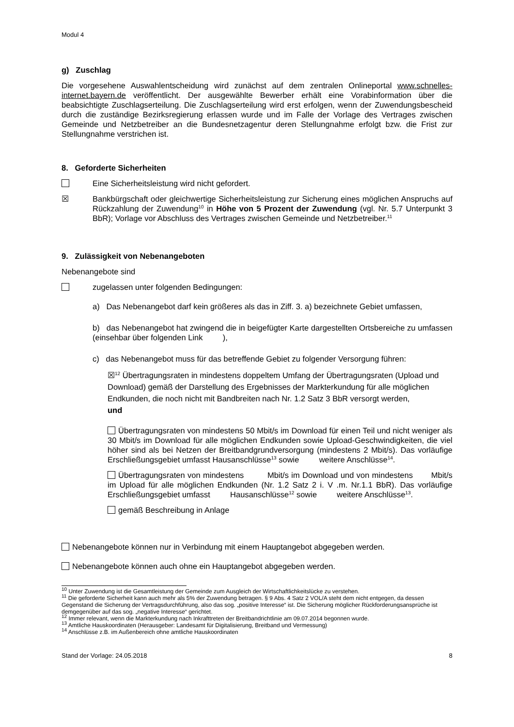Modul 4
g) Zuschlag
Die vorgesehene Auswahlentscheidung wird zunächst auf dem zentralen Onlineportal www.schnelles-internet.bayern.de veröffentlicht. Der ausgewählte Bewerber erhält eine Vorabinformation über die beabsichtigte Zuschlagserteilung. Die Zuschlagserteilung wird erst erfolgen, wenn der Zuwendungsbescheid durch die zuständige Bezirksregierung erlassen wurde und im Falle der Vorlage des Vertrages zwischen Gemeinde und Netzbetreiber an die Bundesnetzagentur deren Stellungnahme erfolgt bzw. die Frist zur Stellungnahme verstrichen ist.
8. Geforderte Sicherheiten
Eine Sicherheitsleistung wird nicht gefordert.
☒ Bankbürgschaft oder gleichwertige Sicherheitsleistung zur Sicherung eines möglichen Anspruchs auf Rückzahlung der Zuwendung<sup>10</sup> in Höhe von 5 Prozent der Zuwendung (vgl. Nr. 5.7 Unterpunkt 3 BbR); Vorlage vor Abschluss des Vertrages zwischen Gemeinde und Netzbetreiber.<sup>11</sup>
9. Zulässigkeit von Nebenangeboten
Nebenangebote sind
zugelassen unter folgenden Bedingungen:
a) Das Nebenangebot darf kein größeres als das in Ziff. 3. a) bezeichnete Gebiet umfassen,
b) das Nebenangebot hat zwingend die in beigefügter Karte dargestellten Ortsbereiche zu umfassen (einsehbar über folgenden Link ),
c) das Nebenangebot muss für das betreffende Gebiet zu folgender Versorgung führen:
☒<sup>12</sup> Übertragungsraten in mindestens doppeltem Umfang der Übertragungsraten (Upload und Download) gemäß der Darstellung des Ergebnisses der Markterkundung für alle möglichen Endkunden, die noch nicht mit Bandbreiten nach Nr. 1.2 Satz 3 BbR versorgt werden,
und
Übertragungsraten von mindestens 50 Mbit/s im Download für einen Teil und nicht weniger als 30 Mbit/s im Download für alle möglichen Endkunden sowie Upload-Geschwindigkeiten, die viel höher sind als bei Netzen der Breitbandgrundversorgung (mindestens 2 Mbit/s). Das vorläufige Erschließungsgebiet umfasst Hausanschlüsse<sup>13</sup> sowie weitere Anschlüsse<sup>14</sup>.
Übertragungsraten von mindestens Mbit/s im Download und von mindestens Mbit/s im Upload für alle möglichen Endkunden (Nr. 1.2 Satz 2 i. V .m. Nr.1.1 BbR). Das vorläufige Erschließungsgebiet umfasst Hausanschlüsse<sup>12</sup> sowie weitere Anschlüsse<sup>13</sup>.
gemäß Beschreibung in Anlage
Nebenangebote können nur in Verbindung mit einem Hauptangebot abgegeben werden.
Nebenangebote können auch ohne ein Hauptangebot abgegeben werden.
<sup>10</sup> Unter Zuwendung ist die Gesamtleistung der Gemeinde zum Ausgleich der Wirtschaftlichkeitslücke zu verstehen.
<sup>11</sup> Die geforderte Sicherheit kann auch mehr als 5% der Zuwendung betragen. § 9 Abs. 4 Satz 2 VOL/A steht dem nicht entgegen, da dessen Gegenstand die Sicherung der Vertragsdurchführung, also das sog. „positive Interesse“ ist. Die Sicherung möglicher Rückforderungsansprüche ist demgegenüber auf das sog. „negative Interesse“ gerichtet.
<sup>12</sup> Immer relevant, wenn die Markterkundung nach Inkrafttreten der Breitbandrichtlinie am 09.07.2014 begonnen wurde.
<sup>13</sup> Amtliche Hauskoordinaten (Herausgeber: Landesamt für Digitalisierung, Breitband und Vermessung)
<sup>14</sup> Anschlüsse z.B. im Außenbereich ohne amtliche Hauskoordinaten
Stand der Vorlage: 24.05.2018 8